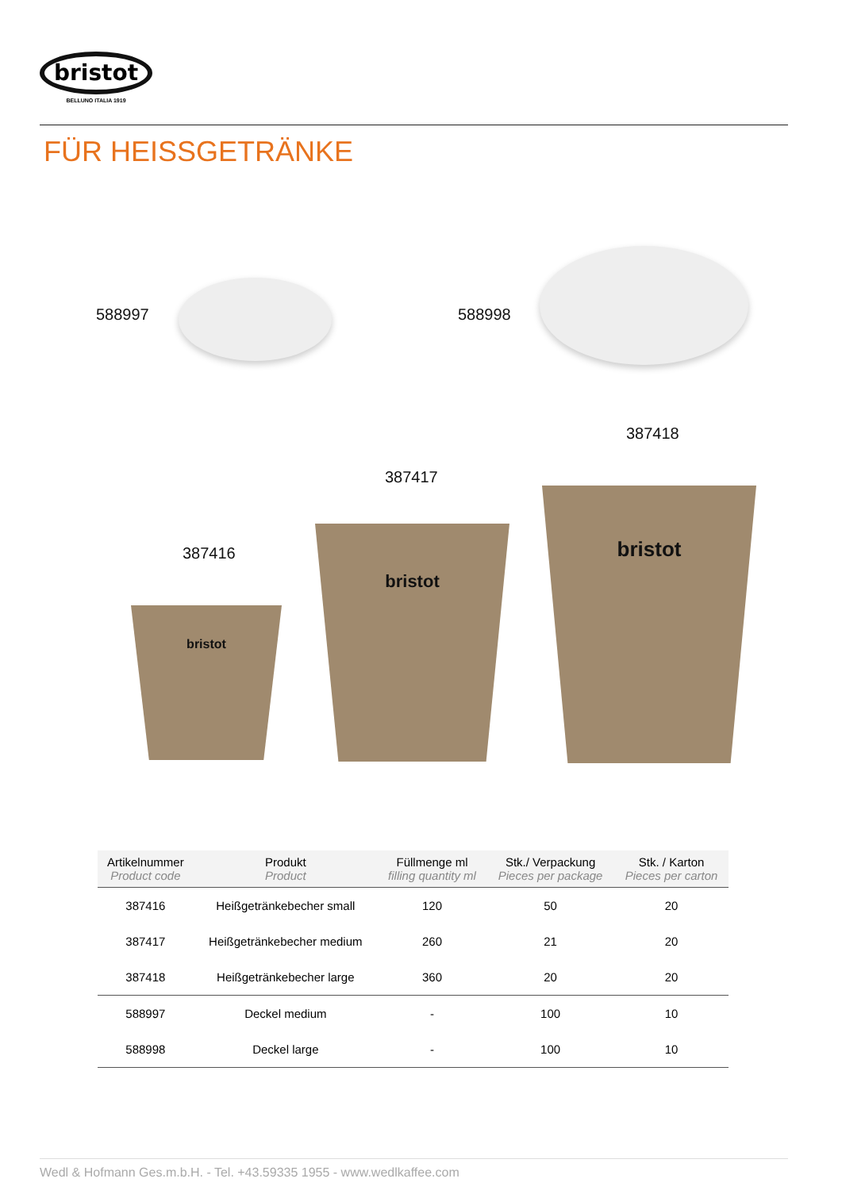bristot
BELLUNO ITALIA 1919
FÜR HEISSGETRÄNKE
588997 588998
387416
387417
387418
bristot
bristot
bristot
| Artikelnummer Product code | Produkt Product | Füllmenge ml filling quantity ml | Stk./ Verpackung Pieces per package | Stk. / Karton Pieces per carton |
| --- | --- | --- | --- | --- |
| 387416 | Heißgetränkebecher small | 120 | 50 | 20 |
| 387417 | Heißgetränkebecher medium | 260 | 21 | 20 |
| 387418 | Heißgetränkebecher large | 360 | 20 | 20 |
| 588997 | Deckel medium | - | 100 | 10 |
| 588998 | Deckel large | - | 100 | 10 |
Wedl & Hofmann Ges.m.b.H. - Tel. +43.59335 1955 - www.wedlkaffee.com